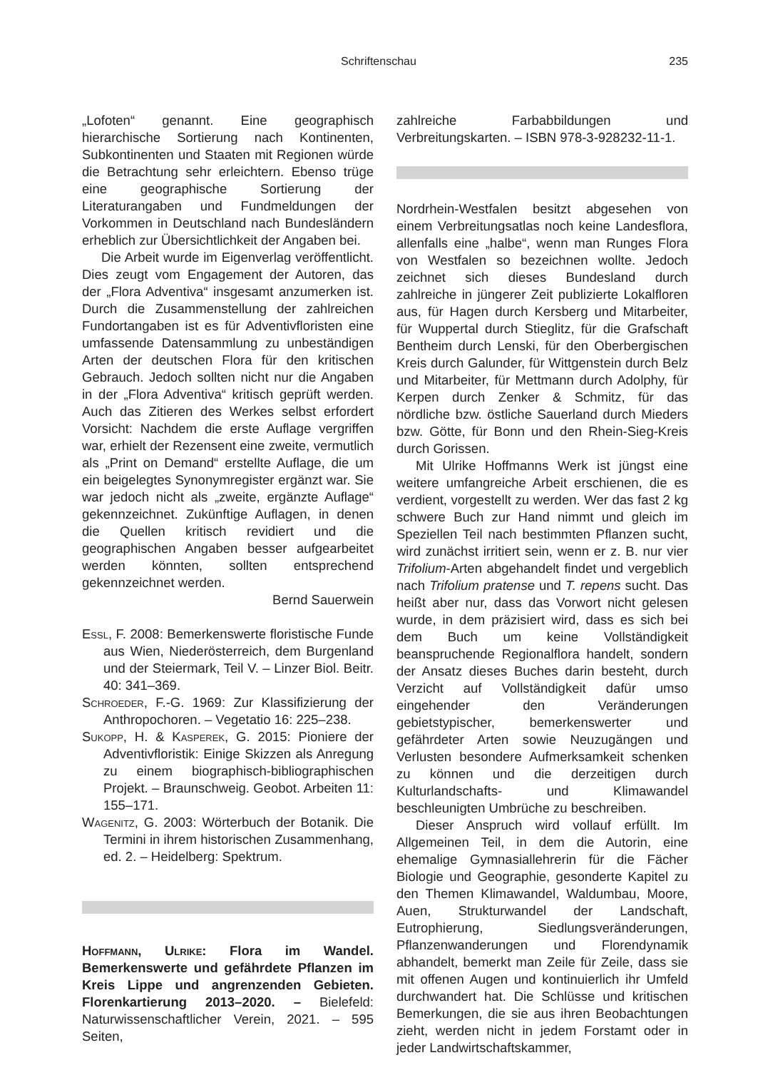Schriftenschau 235
„Lofoten“ genannt. Eine geographisch hierarchische Sortierung nach Kontinenten, Subkontinenten und Staaten mit Regionen würde die Betrachtung sehr erleichtern. Ebenso trüge eine geographische Sortierung der Literaturangaben und Fundmeldungen der Vorkommen in Deutschland nach Bundesländern erheblich zur Übersichtlichkeit der Angaben bei.
Die Arbeit wurde im Eigenverlag veröffentlicht. Dies zeugt vom Engagement der Autoren, das der „Flora Adventiva“ insgesamt anzumerken ist. Durch die Zusammenstellung der zahlreichen Fundortangaben ist es für Adventivfloristen eine umfassende Datensammlung zu unbeständigen Arten der deutschen Flora für den kritischen Gebrauch. Jedoch sollten nicht nur die Angaben in der „Flora Adventiva“ kritisch geprüft werden. Auch das Zitieren des Werkes selbst erfordert Vorsicht: Nachdem die erste Auflage vergriffen war, erhielt der Rezensent eine zweite, vermutlich als „Print on Demand“ erstellte Auflage, die um ein beigelegtes Synonymregister ergänzt war. Sie war jedoch nicht als „zweite, ergänzte Auflage“ gekennzeichnet. Zukünftige Auflagen, in denen die Quellen kritisch revidiert und die geographischen Angaben besser aufgearbeitet werden könnten, sollten entsprechend gekennzeichnet werden.
Bernd Sauerwein
Essl, F. 2008: Bemerkenswerte floristische Funde aus Wien, Niederösterreich, dem Burgenland und der Steiermark, Teil V. – Linzer Biol. Beitr. 40: 341–369.
Schroeder, F.-G. 1969: Zur Klassifizierung der Anthropochoren. – Vegetatio 16: 225–238.
Sukopp, H. & Kasperek, G. 2015: Pioniere der Adventivfloristik: Einige Skizzen als Anregung zu einem biographisch-bibliographischen Projekt. – Braunschweig. Geobot. Arbeiten 11: 155–171.
Wagenitz, G. 2003: Wörterbuch der Botanik. Die Termini in ihrem historischen Zusammenhang, ed. 2. – Heidelberg: Spektrum.
Hoffmann, Ulrike: Flora im Wandel. Bemerkenswerte und gefährdete Pflanzen im Kreis Lippe und angrenzenden Gebieten. Florenkartierung 2013–2020. – Bielefeld: Naturwissenschaftlicher Verein, 2021. – 595 Seiten,
zahlreiche Farbabbildungen und Verbreitungskarten. – ISBN 978-3-928232-11-1.
Nordrhein-Westfalen besitzt abgesehen von einem Verbreitungsatlas noch keine Landesflora, allenfalls eine „halbe“, wenn man Runges Flora von Westfalen so bezeichnen wollte. Jedoch zeichnet sich dieses Bundesland durch zahlreiche in jüngerer Zeit publizierte Lokalfloren aus, für Hagen durch Kersberg und Mitarbeiter, für Wuppertal durch Stieglitz, für die Grafschaft Bentheim durch Lenski, für den Oberbergischen Kreis durch Galunder, für Wittgenstein durch Belz und Mitarbeiter, für Mettmann durch Adolphy, für Kerpen durch Zenker & Schmitz, für das nördliche bzw. östliche Sauerland durch Mieders bzw. Götte, für Bonn und den Rhein-Sieg-Kreis durch Gorissen.
Mit Ulrike Hoffmanns Werk ist jüngst eine weitere umfangreiche Arbeit erschienen, die es verdient, vorgestellt zu werden. Wer das fast 2 kg schwere Buch zur Hand nimmt und gleich im Speziellen Teil nach bestimmten Pflanzen sucht, wird zunächst irritiert sein, wenn er z. B. nur vier Trifolium-Arten abgehandelt findet und vergeblich nach Trifolium pratense und T. repens sucht. Das heißt aber nur, dass das Vorwort nicht gelesen wurde, in dem präzisiert wird, dass es sich bei dem Buch um keine Vollständigkeit beanspruchende Regionalflora handelt, sondern der Ansatz dieses Buches darin besteht, durch Verzicht auf Vollständigkeit dafür umso eingehender den Veränderungen gebietstypischer, bemerkenswerter und gefährdeter Arten sowie Neuzugängen und Verlusten besondere Aufmerksamkeit schenken zu können und die derzeitigen durch Kulturlandschafts- und Klimawandel beschleunigten Umbrüche zu beschreiben.
Dieser Anspruch wird vollauf erfüllt. Im Allgemeinen Teil, in dem die Autorin, eine ehemalige Gymnasiallehrerin für die Fächer Biologie und Geographie, gesonderte Kapitel zu den Themen Klimawandel, Waldumbau, Moore, Auen, Strukturwandel der Landschaft, Eutrophierung, Siedlungsveränderungen, Pflanzenwanderungen und Florendynamik abhandelt, bemerkt man Zeile für Zeile, dass sie mit offenen Augen und kontinuierlich ihr Umfeld durchwandert hat. Die Schlüsse und kritischen Bemerkungen, die sie aus ihren Beobachtungen zieht, werden nicht in jedem Forstamt oder in jeder Landwirtschaftskammer,